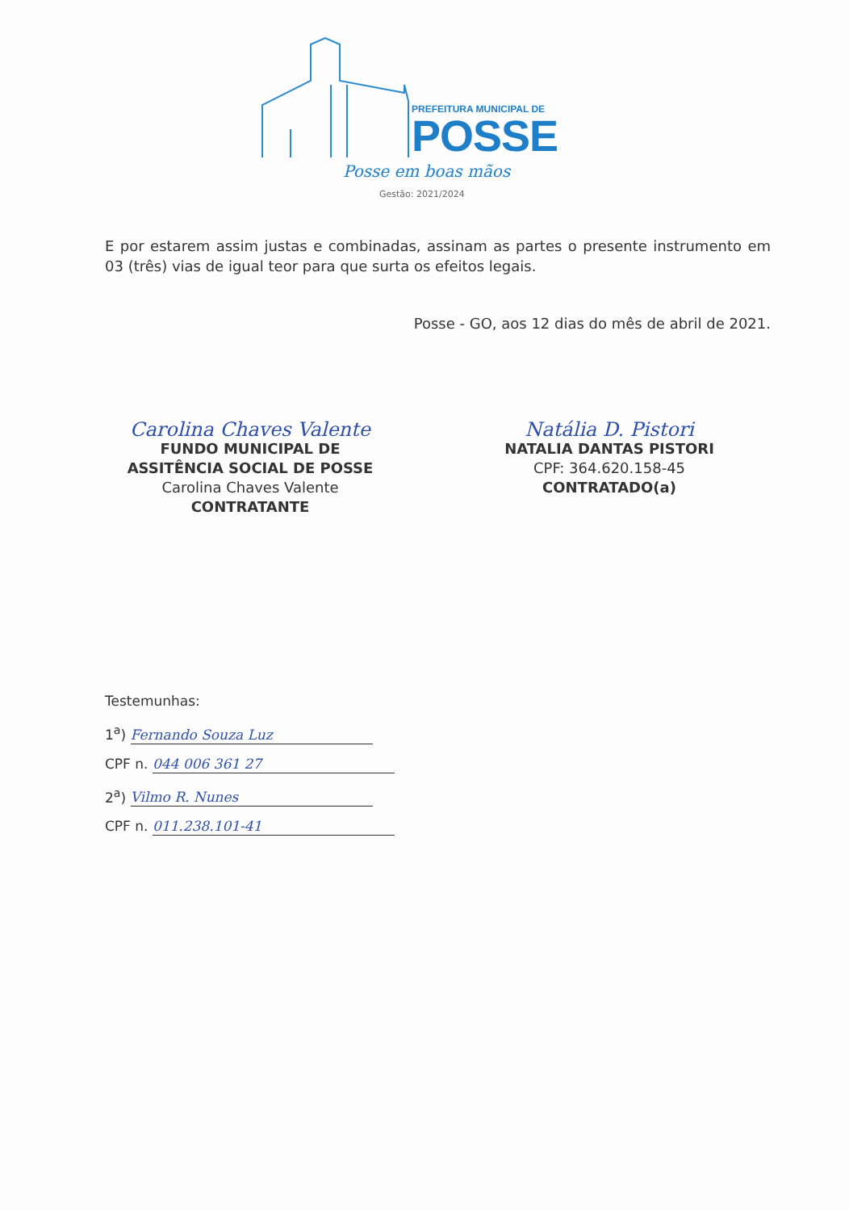PREFEITURA MUNICIPAL DE
POSSE
Posse em boas mãos
Gestão: 2021/2024
E por estarem assim justas e combinadas, assinam as partes o presente instrumento em 03 (três) vias de igual teor para que surta os efeitos legais.
Posse - GO, aos 12 dias do mês de abril de 2021.
Carolina Chaves Valente
FUNDO MUNICIPAL DE
ASSITÊNCIA SOCIAL DE POSSE
Carolina Chaves Valente
CONTRATANTE
Natália D. Pistori
NATALIA DANTAS PISTORI
CPF: 364.620.158-45
CONTRATADO(a)
Testemunhas:
1<sup>a</sup>) Fernando Souza Luz
CPF n. 044 006 361 27
2<sup>a</sup>) Vilmo R. Nunes
CPF n. 011.238.101-41